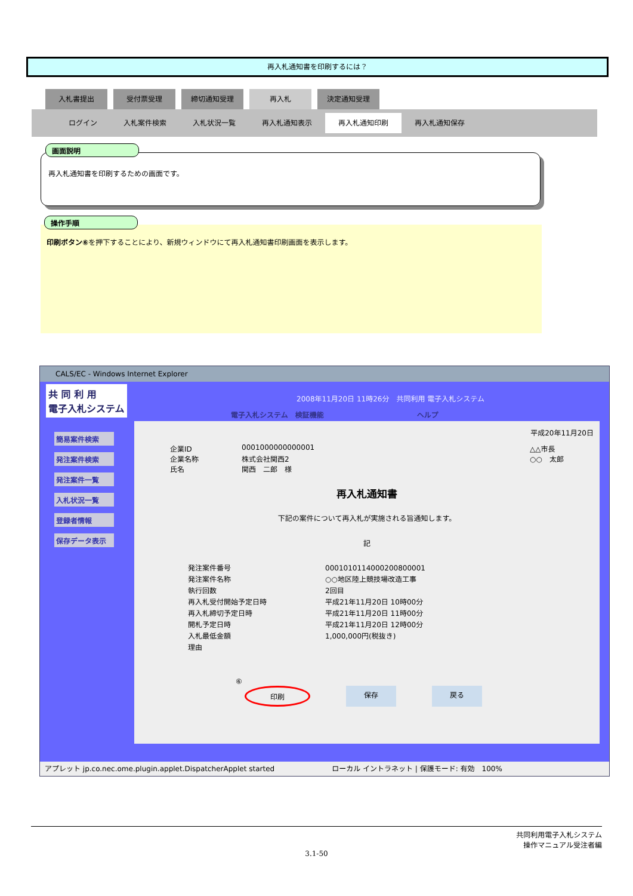再入札通知書を印刷するには？
入札書提出 受付票受理 締切通知受理 再入札 決定通知受理
ログイン 入札案件検索 入札状況一覧 再入札通知表示 再入札通知印刷 再入札通知保存
再入札通知書を印刷するための画面です。
画面説明
印刷ボタン⑥を押下することにより、新規ウィンドウにて再入札通知書印刷画面を表示します。
操作手順
CALS/EC - Windows Internet Explorer
共 同 利 用
電子入札システム
2008年11月20日 11時26分　共同利用 電子入札システム
電子入札システム　検証機能　　　　　　　　　　　　　ヘルプ
簡易案件検索
発注案件検索
発注案件一覧
入札状況一覧
登録者情報
保存データ表示
平成20年11月20日
企業ID 0001000000000001
企業名称 株式会社関西2
氏名 関西　二郎　様
△△市長
○○　太郎
再入札通知書
下記の案件について再入札が実施される旨通知します。
記
発注案件番号 0001010114000200800001
発注案件名称 ○○地区陸上競技場改造工事
執行回数 2回目
再入札受付開始予定日時 平成21年11月20日 10時00分
再入札締切予定日時 平成21年11月20日 11時00分
開札予定日時 平成21年11月20日 12時00分
入札最低金額 1,000,000円(税抜き)
理由
⑥
印刷 保存 戻る
アプレット jp.co.nec.ome.plugin.applet.DispatcherApplet started　　　　　　　　ローカル イントラネット | 保護モード: 有効　100%
共同利用電子入札システム
操作マニュアル受注者編
3.1-50